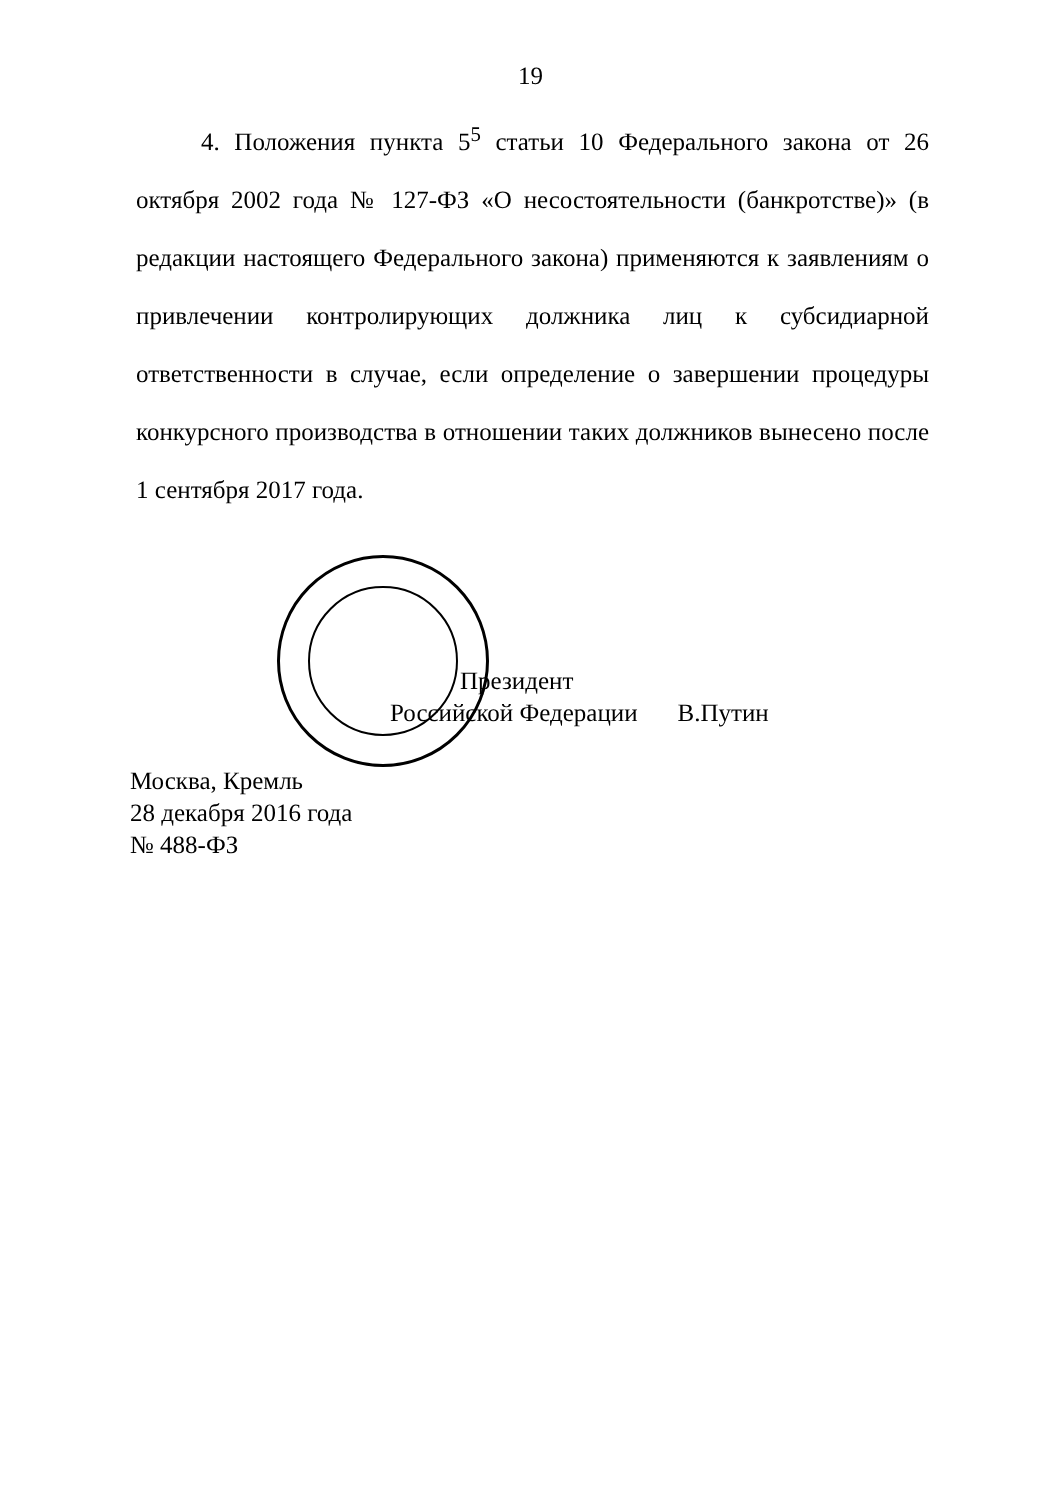19
4. Положения пункта 5<sup>5</sup> статьи 10 Федерального закона от 26 октября 2002 года № 127-ФЗ «О несостоятельности (банкротстве)» (в редакции настоящего Федерального закона) применяются к заявлениям о привлечении контролирующих должника лиц к субсидиарной ответственности в случае, если определение о завершении процедуры конкурсного производства в отношении таких должников вынесено после 1 сентября 2017 года.
Президент
Российской Федерации В.Путин
Москва, Кремль
28 декабря 2016 года
№ 488-ФЗ